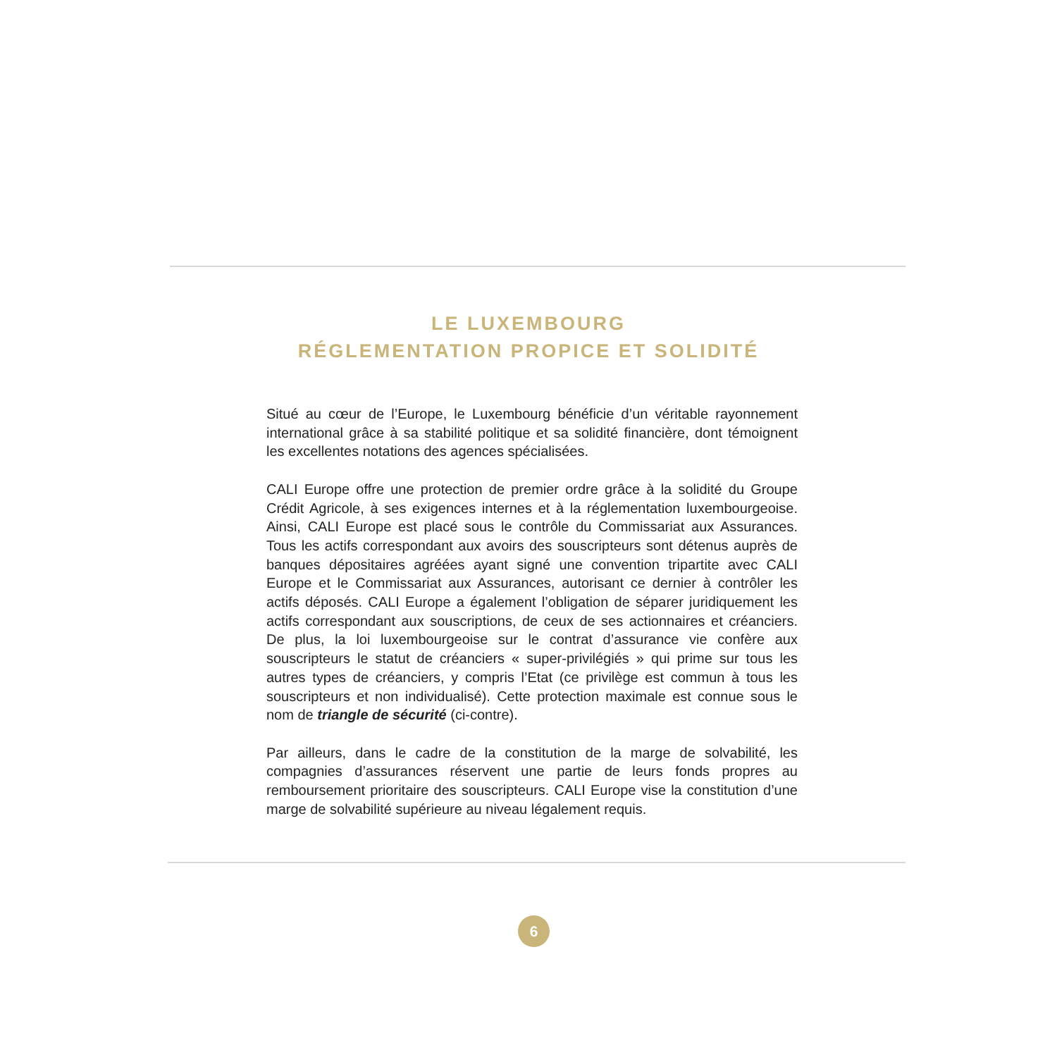LE LUXEMBOURG
RÉGLEMENTATION PROPICE ET SOLIDITÉ
Situé au cœur de l’Europe, le Luxembourg bénéficie d’un véritable rayonnement international grâce à sa stabilité politique et sa solidité financière, dont témoignent les excellentes notations des agences spécialisées.
CALI Europe offre une protection de premier ordre grâce à la solidité du Groupe Crédit Agricole, à ses exigences internes et à la réglementation luxembourgeoise. Ainsi, CALI Europe est placé sous le contrôle du Commissariat aux Assurances. Tous les actifs correspondant aux avoirs des souscripteurs sont détenus auprès de banques dépositaires agréées ayant signé une convention tripartite avec CALI Europe et le Commissariat aux Assurances, autorisant ce dernier à contrôler les actifs déposés. CALI Europe a également l’obligation de séparer juridiquement les actifs correspondant aux souscriptions, de ceux de ses actionnaires et créanciers. De plus, la loi luxembourgeoise sur le contrat d’assurance vie confère aux souscripteurs le statut de créanciers « super-privilégiés » qui prime sur tous les autres types de créanciers, y compris l’Etat (ce privilège est commun à tous les souscripteurs et non individualisé). Cette protection maximale est connue sous le nom de triangle de sécurité (ci-contre).
Par ailleurs, dans le cadre de la constitution de la marge de solvabilité, les compagnies d’assurances réservent une partie de leurs fonds propres au remboursement prioritaire des souscripteurs. CALI Europe vise la constitution d’une marge de solvabilité supérieure au niveau légalement requis.
6